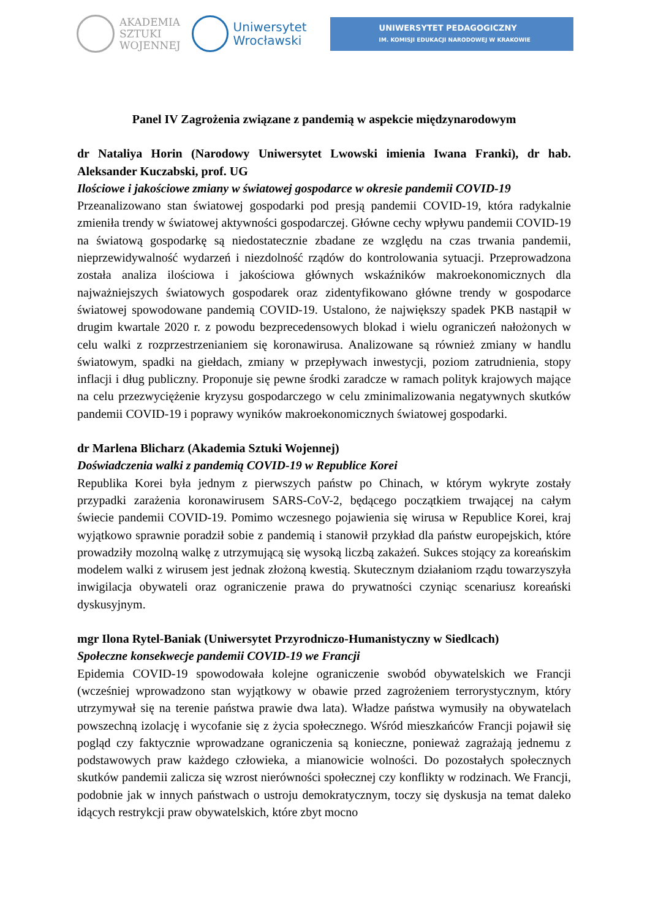AKADEMIA
SZTUKI
WOJENNEJ
Uniwersytet
Wrocławski
UNIWERSYTET PEDAGOGICZNY
IM. KOMISJI EDUKACJI NARODOWEJ W KRAKOWIE
Panel IV Zagrożenia związane z pandemią w aspekcie międzynarodowym
dr Nataliya Horin (Narodowy Uniwersytet Lwowski imienia Iwana Franki), dr hab. Aleksander Kuczabski, prof. UG
Ilościowe i jakościowe zmiany w światowej gospodarce w okresie pandemii COVID-19
Przeanalizowano stan światowej gospodarki pod presją pandemii COVID-19, która radykalnie zmieniła trendy w światowej aktywności gospodarczej. Główne cechy wpływu pandemii COVID-19 na światową gospodarkę są niedostatecznie zbadane ze względu na czas trwania pandemii, nieprzewidywalność wydarzeń i niezdolność rządów do kontrolowania sytuacji. Przeprowadzona została analiza ilościowa i jakościowa głównych wskaźników makroekonomicznych dla najważniejszych światowych gospodarek oraz zidentyfikowano główne trendy w gospodarce światowej spowodowane pandemią COVID-19. Ustalono, że największy spadek PKB nastąpił w drugim kwartale 2020 r. z powodu bezprecedensowych blokad i wielu ograniczeń nałożonych w celu walki z rozprzestrzenianiem się koronawirusa. Analizowane są również zmiany w handlu światowym, spadki na giełdach, zmiany w przepływach inwestycji, poziom zatrudnienia, stopy inflacji i dług publiczny. Proponuje się pewne środki zaradcze w ramach polityk krajowych mające na celu przezwyciężenie kryzysu gospodarczego w celu zminimalizowania negatywnych skutków pandemii COVID-19 i poprawy wyników makroekonomicznych światowej gospodarki.
dr Marlena Blicharz (Akademia Sztuki Wojennej)
Doświadczenia walki z pandemią COVID-19 w Republice Korei
Republika Korei była jednym z pierwszych państw po Chinach, w którym wykryte zostały przypadki zarażenia koronawirusem SARS-CoV-2, będącego początkiem trwającej na całym świecie pandemii COVID-19. Pomimo wczesnego pojawienia się wirusa w Republice Korei, kraj wyjątkowo sprawnie poradził sobie z pandemią i stanowił przykład dla państw europejskich, które prowadziły mozolną walkę z utrzymującą się wysoką liczbą zakażeń. Sukces stojący za koreańskim modelem walki z wirusem jest jednak złożoną kwestią. Skutecznym działaniom rządu towarzyszyła inwigilacja obywateli oraz ograniczenie prawa do prywatności czyniąc scenariusz koreański dyskusyjnym.
mgr Ilona Rytel-Baniak (Uniwersytet Przyrodniczo-Humanistyczny w Siedlcach)
Społeczne konsekwecje pandemii COVID-19 we Francji
Epidemia COVID-19 spowodowała kolejne ograniczenie swobód obywatelskich we Francji (wcześniej wprowadzono stan wyjątkowy w obawie przed zagrożeniem terrorystycznym, który utrzymywał się na terenie państwa prawie dwa lata). Władze państwa wymusiły na obywatelach powszechną izolację i wycofanie się z życia społecznego. Wśród mieszkańców Francji pojawił się pogląd czy faktycznie wprowadzane ograniczenia są konieczne, ponieważ zagrażają jednemu z podstawowych praw każdego człowieka, a mianowicie wolności. Do pozostałych społecznych skutków pandemii zalicza się wzrost nierówności społecznej czy konflikty w rodzinach. We Francji, podobnie jak w innych państwach o ustroju demokratycznym, toczy się dyskusja na temat daleko idących restrykcji praw obywatelskich, które zbyt mocno